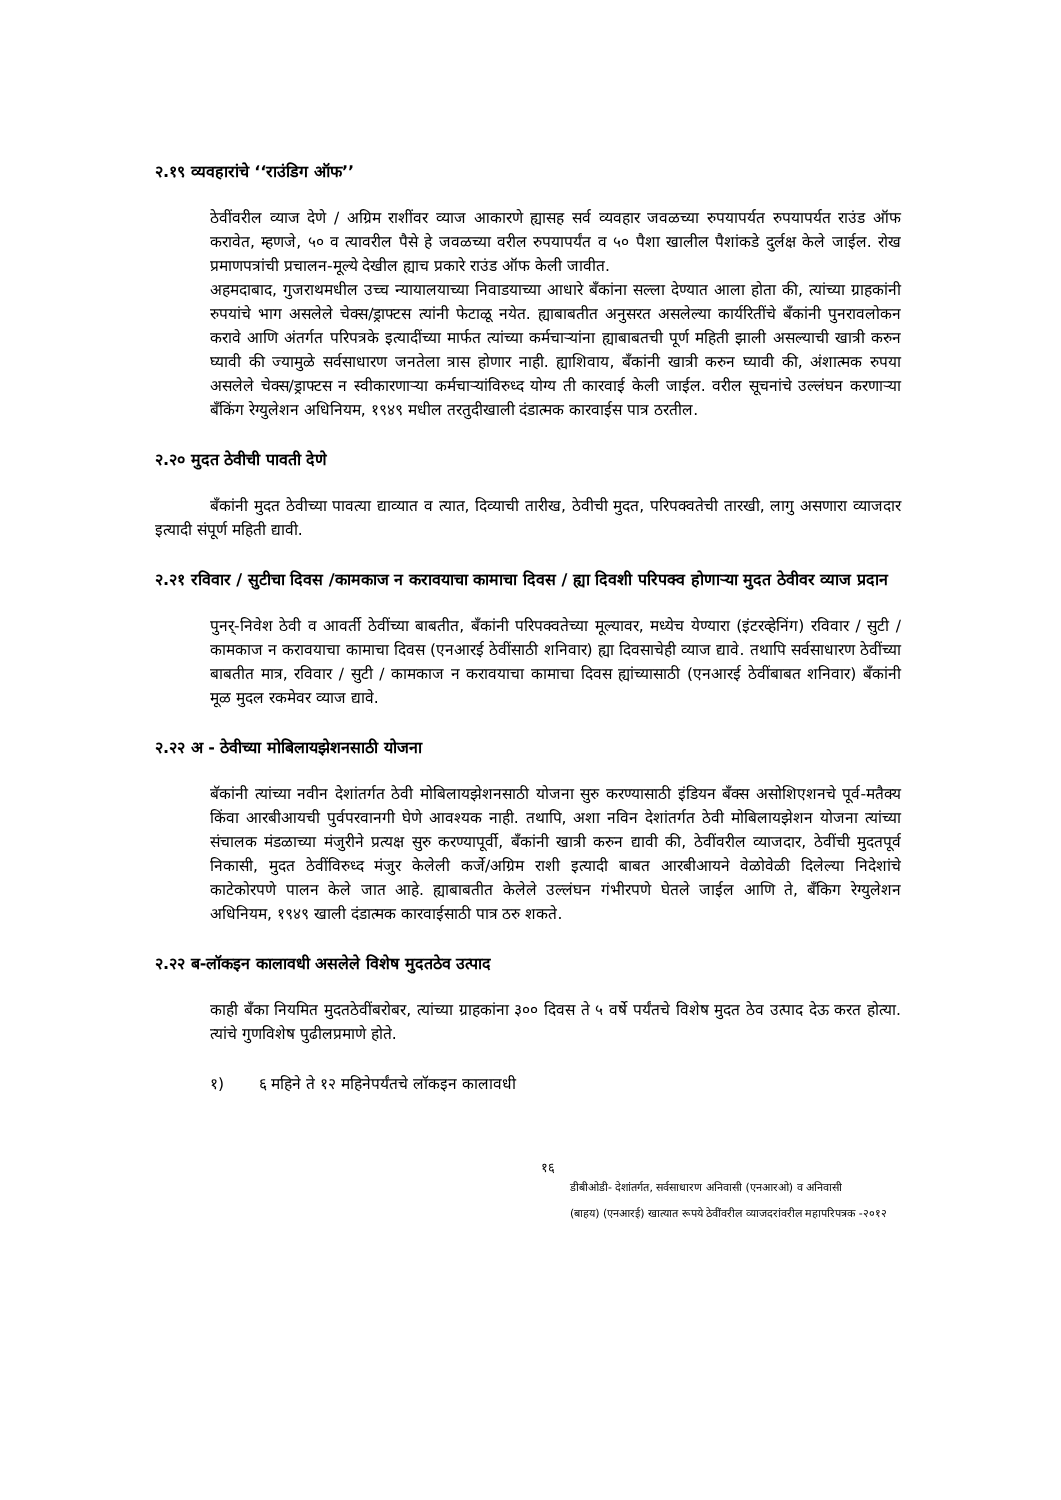२.१९ व्यवहारांचे ‘‘राउंडिग ऑफ’’
ठेवींवरील व्याज देणे / अग्रिम राशींवर व्याज आकारणे ह्यासह सर्व व्यवहार जवळच्या रुपयापर्यत रुपयापर्यत राउंड ऑफ करावेत, म्हणजे, ५० व त्यावरील पैसे हे जवळच्या वरील रुपयापर्यंत व ५० पैशा खालील पैशांकडे दुर्लक्ष केले जाईल. रोख प्रमाणपत्रांची प्रचालन-मूल्ये देखील ह्याच प्रकारे राउंड ऑफ केली जावीत.
अहमदाबाद, गुजराथमधील उच्च न्यायालयाच्या निवाडयाच्या आधारे बँकांना सल्ला देण्यात आला होता की, त्यांच्या ग्राहकांनी रुपयांचे भाग असलेले चेक्स/ड्राफ्टस त्यांनी फेटाळू नयेत. ह्याबाबतीत अनुसरत असलेल्या कार्यरितींचे बँकांनी पुनरावलोकन करावे आणि अंतर्गत परिपत्रके इत्यादींच्या मार्फत त्यांच्या कर्मचाऱ्यांना ह्याबाबतची पूर्ण महिती झाली असल्याची खात्री करुन घ्यावी की ज्यामुळे सर्वसाधारण जनतेला त्रास होणार नाही. ह्याशिवाय, बँकांनी खात्री करुन घ्यावी की, अंशात्मक रुपया असलेले चेक्स/ड्राफ्टस न स्वीकारणाऱ्या कर्मचाऱ्यांविरुध्द योग्य ती कारवाई केली जाईल. वरील सूचनांचे उल्लंघन करणाऱ्या बँकिंग रेग्युलेशन अधिनियम, १९४९ मधील तरतुदीखाली दंडात्मक कारवाईस पात्र ठरतील.
२.२० मुदत ठेवीची पावती देणे
बँकांनी मुदत ठेवीच्या पावत्या द्याव्यात व त्यात, दिव्याची तारीख, ठेवीची मुदत, परिपक्वतेची तारखी, लागु असणारा व्याजदार इत्यादी संपूर्ण महिती द्यावी.
२.२१ रविवार / सुटीचा दिवस /कामकाज न करावयाचा कामाचा दिवस / ह्या दिवशी परिपक्व होणाऱ्या मुदत ठेवीवर व्याज प्रदान
पुनर्-निवेश ठेवी व आवर्ती ठेवींच्या बाबतीत, बँकांनी परिपक्वतेच्या मूल्यावर, मध्येच येण्यारा (इंटरव्हेनिंग) रविवार / सुटी / कामकाज न करावयाचा कामाचा दिवस (एनआरई ठेवींसाठी शनिवार) ह्या दिवसाचेही व्याज द्यावे. तथापि सर्वसाधारण ठेवींच्या बाबतीत मात्र, रविवार / सुटी / कामकाज न करावयाचा कामाचा दिवस ह्यांच्यासाठी (एनआरई ठेवींबाबत शनिवार) बँकांनी मूळ मुदल रकमेवर व्याज द्यावे.
२.२२ अ - ठेवीच्या मोबिलायझेशनसाठी योजना
बॅकांनी त्यांच्या नवीन देशांतर्गत ठेवी मोबिलायझेशनसाठी योजना सुरु करण्यासाठी इंडियन बँक्स असोशिएशनचे पूर्व-मतैक्य किंवा आरबीआयची पुर्वपरवानगी घेणे आवश्यक नाही. तथापि, अशा नविन देशांतर्गत ठेवी मोबिलायझेशन योजना त्यांच्या संचालक मंडळाच्या मंजुरीने प्रत्यक्ष सुरु करण्यापूर्वी, बँकांनी खात्री करुन द्यावी की, ठेवींवरील व्याजदार, ठेवींची मुदतपूर्व निकासी, मुदत ठेवींविरुध्द मंजुर केलेली कर्जे/अग्रिम राशी इत्यादी बाबत आरबीआयने वेळोवेळी दिलेल्या निदेशांचे काटेकोरपणे पालन केले जात आहे. ह्याबाबतीत केलेले उल्लंघन गंभीरपणे घेतले जाईल आणि ते, बँकिग रेग्युलेशन अधिनियम, १९४९ खाली दंडात्मक कारवाईसाठी पात्र ठरु शकते.
२.२२ ब-लॉकइन कालावधी असलेले विशेष मुदतठेव उत्पाद
काही बँका नियमित मुदतठेवींबरोबर, त्यांच्या ग्राहकांना ३०० दिवस ते ५ वर्षे पर्यंतचे विशेष मुदत ठेव उत्पाद देऊ करत होत्या. त्यांचे गुणविशेष पुढीलप्रमाणे होते.
१) ६ महिने ते १२ महिनेपर्यंतचे लॉकइन कालावधी
१६
डीबीओडी- देशांतर्गत, सर्वसाधारण अनिवासी (एनआरओ) व अनिवासी
(बाहय) (एनआरई) खात्यात रूपये ठेवींवरील व्याजदरांवरील महापरिपत्रक -२०१२